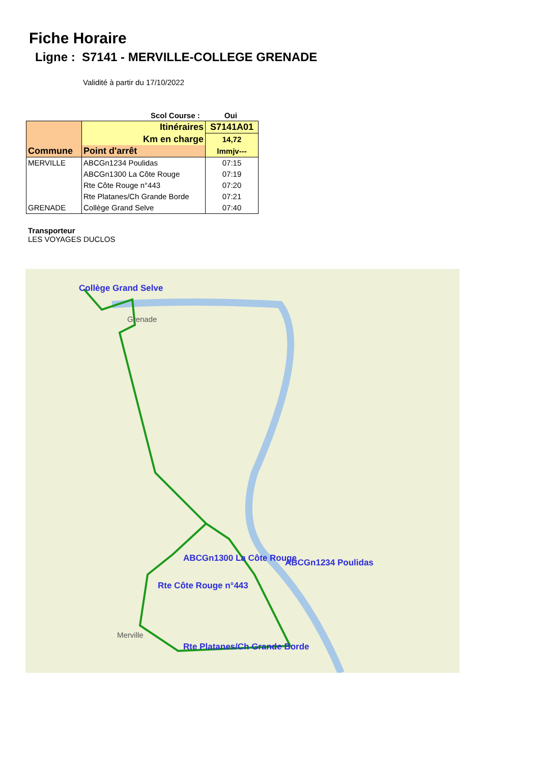Fiche Horaire
Ligne : S7141 - MERVILLE-COLLEGE GRENADE
Validité à partir du 17/10/2022
Scol Course : Oui
| Commune | Itinéraires | S7141A01 |
| --- | --- | --- |
| | Km en charge | 14,72 |
| | Point d'arrêt | lmmjv--- |
| MERVILLE | ABCGn1234 Poulidas | 07:15 |
| | ABCGn1300 La Côte Rouge | 07:19 |
| | Rte Côte Rouge n°443 | 07:20 |
| | Rte Platanes/Ch Grande Borde | 07:21 |
| GRENADE | Collège Grand Selve | 07:40 |
Transporteur
LES VOYAGES DUCLOS
Collège Grand Selve
Grenade
ABCGn1300 La Côte Rouge ABCGn1234 Poulidas
Rte Côte Rouge n°443
Rte Platanes/Ch Grande Borde
Merville